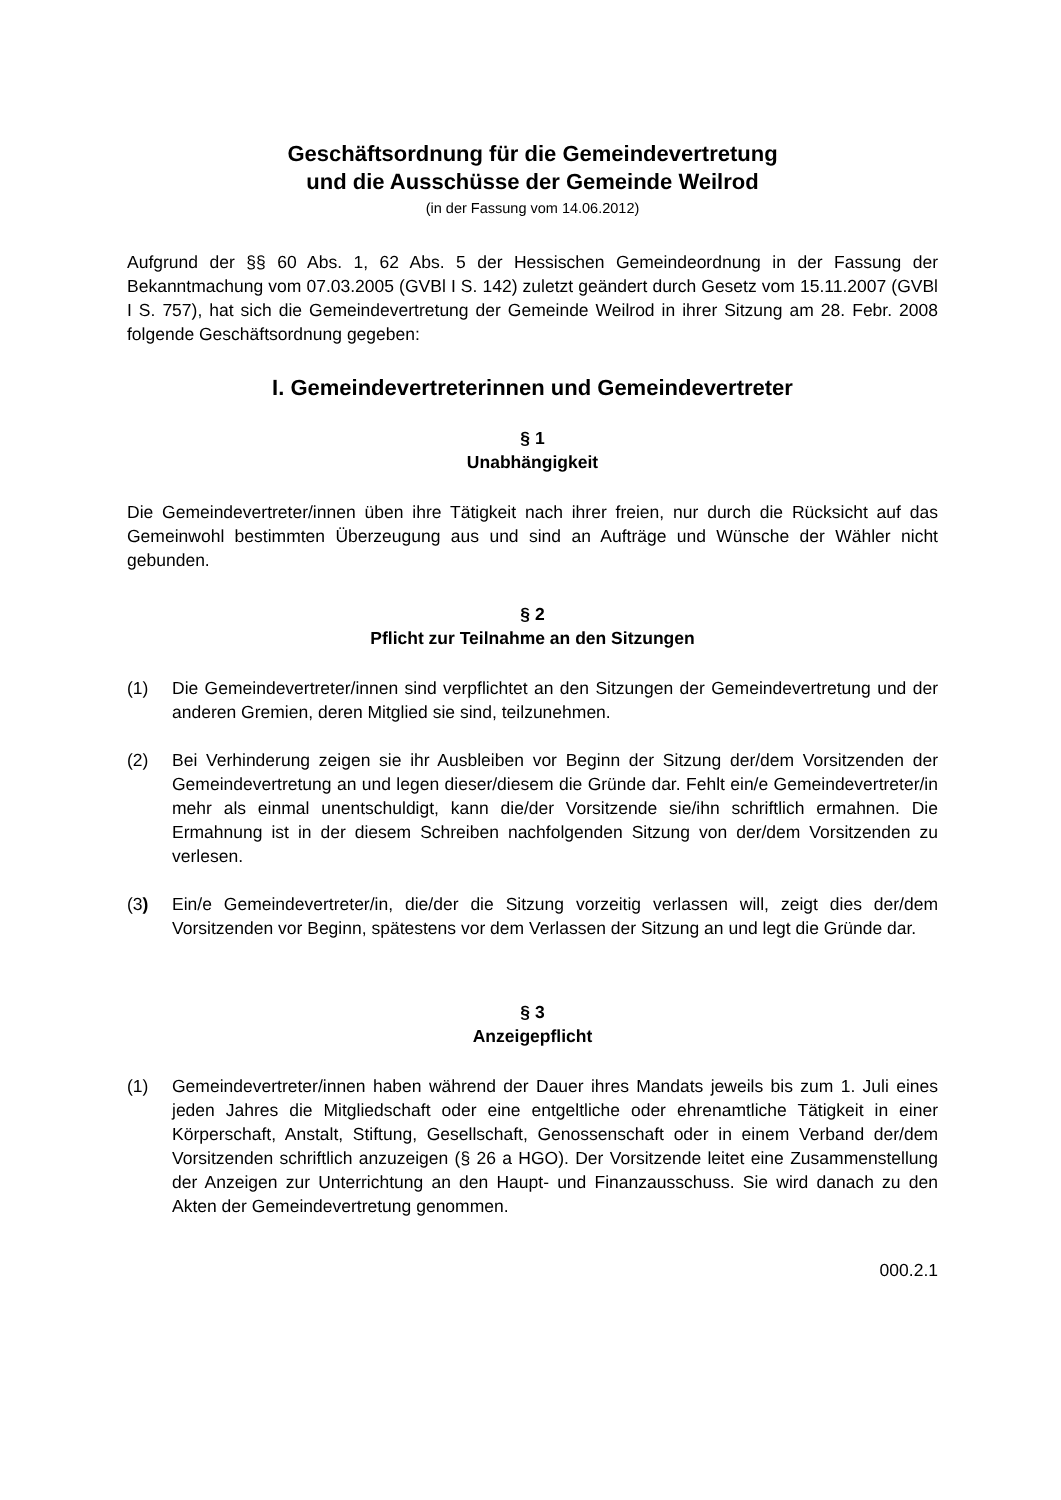Geschäftsordnung für die Gemeindevertretung
und die Ausschüsse der Gemeinde Weilrod
(in der Fassung vom 14.06.2012)
Aufgrund der §§ 60 Abs. 1, 62 Abs. 5 der Hessischen Gemeindeordnung in der Fassung der Bekanntmachung vom 07.03.2005 (GVBl I S. 142) zuletzt geändert durch Gesetz vom 15.11.2007 (GVBl I S. 757), hat sich die Gemeindevertretung der Gemeinde Weilrod in ihrer Sitzung am 28. Febr. 2008 folgende Geschäftsordnung gegeben:
I. Gemeindevertreterinnen und Gemeindevertreter
§ 1
Unabhängigkeit
Die Gemeindevertreter/innen üben ihre Tätigkeit nach ihrer freien, nur durch die Rücksicht auf das Gemeinwohl bestimmten Überzeugung aus und sind an Aufträge und Wünsche der Wähler nicht gebunden.
§ 2
Pflicht zur Teilnahme an den Sitzungen
(1) Die Gemeindevertreter/innen sind verpflichtet an den Sitzungen der Gemeindevertretung und der anderen Gremien, deren Mitglied sie sind, teilzunehmen.
(2) Bei Verhinderung zeigen sie ihr Ausbleiben vor Beginn der Sitzung der/dem Vorsitzenden der Gemeindevertretung an und legen dieser/diesem die Gründe dar. Fehlt ein/e Gemeindevertreter/in mehr als einmal unentschuldigt, kann die/der Vorsitzende sie/ihn schriftlich ermahnen. Die Ermahnung ist in der diesem Schreiben nachfolgenden Sitzung von der/dem Vorsitzenden zu verlesen.
(3) Ein/e Gemeindevertreter/in, die/der die Sitzung vorzeitig verlassen will, zeigt dies der/dem Vorsitzenden vor Beginn, spätestens vor dem Verlassen der Sitzung an und legt die Gründe dar.
§ 3
Anzeigepflicht
(1) Gemeindevertreter/innen haben während der Dauer ihres Mandats jeweils bis zum 1. Juli eines jeden Jahres die Mitgliedschaft oder eine entgeltliche oder ehrenamtliche Tätigkeit in einer Körperschaft, Anstalt, Stiftung, Gesellschaft, Genossenschaft oder in einem Verband der/dem Vorsitzenden schriftlich anzuzeigen (§ 26 a HGO). Der Vorsitzende leitet eine Zusammenstellung der Anzeigen zur Unterrichtung an den Haupt- und Finanzausschuss. Sie wird danach zu den Akten der Gemeindevertretung genommen.
000.2.1